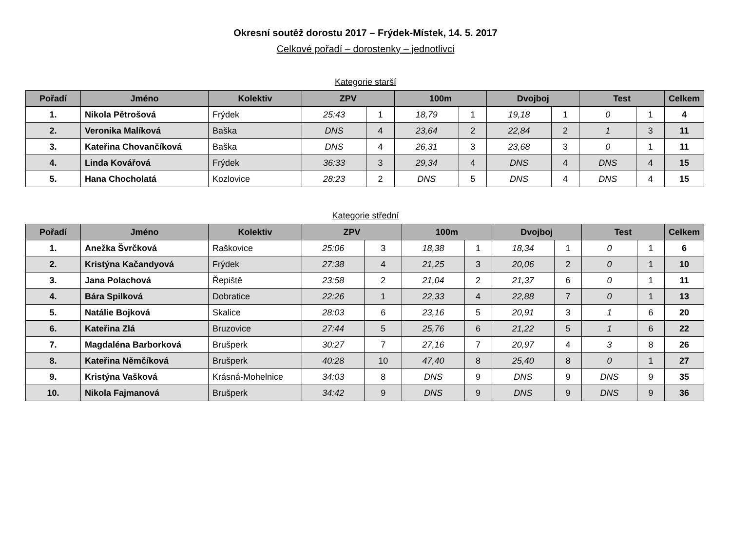Okresní soutěž dorostu 2017 – Frýdek-Místek, 14. 5. 2017
Celkové pořadí – dorostenky – jednotlivci
Kategorie starší
| Pořadí | Jméno | Kolektiv | ZPV | | 100m | | Dvojboj | | Test | | Celkem |
| --- | --- | --- | --- | --- | --- | --- | --- | --- | --- | --- | --- |
| 1. | Nikola Pětrošová | Frýdek | 25:43 | 1 | 18,79 | 1 | 19,18 | 1 | 0 | 1 | 4 |
| 2. | Veronika Malíková | Baška | DNS | 4 | 23,64 | 2 | 22,84 | 2 | 1 | 3 | 11 |
| 3. | Kateřina Chovančíková | Baška | DNS | 4 | 26,31 | 3 | 23,68 | 3 | 0 | 1 | 11 |
| 4. | Linda Kovářová | Frýdek | 36:33 | 3 | 29,34 | 4 | DNS | 4 | DNS | 4 | 15 |
| 5. | Hana Chocholatá | Kozlovice | 28:23 | 2 | DNS | 5 | DNS | 4 | DNS | 4 | 15 |
Kategorie střední
| Pořadí | Jméno | Kolektiv | ZPV | | 100m | | Dvojboj | | Test | | Celkem |
| --- | --- | --- | --- | --- | --- | --- | --- | --- | --- | --- | --- |
| 1. | Anežka Švrčková | Raškovice | 25:06 | 3 | 18,38 | 1 | 18,34 | 1 | 0 | 1 | 6 |
| 2. | Kristýna Kačandyová | Frýdek | 27:38 | 4 | 21,25 | 3 | 20,06 | 2 | 0 | 1 | 10 |
| 3. | Jana Polachová | Řepiště | 23:58 | 2 | 21,04 | 2 | 21,37 | 6 | 0 | 1 | 11 |
| 4. | Bára Spilková | Dobratice | 22:26 | 1 | 22,33 | 4 | 22,88 | 7 | 0 | 1 | 13 |
| 5. | Natálie Bojková | Skalice | 28:03 | 6 | 23,16 | 5 | 20,91 | 3 | 1 | 6 | 20 |
| 6. | Kateřina Zlá | Bruzovice | 27:44 | 5 | 25,76 | 6 | 21,22 | 5 | 1 | 6 | 22 |
| 7. | Magdaléna Barborková | Brušperk | 30:27 | 7 | 27,16 | 7 | 20,97 | 4 | 3 | 8 | 26 |
| 8. | Kateřina Němčíková | Brušperk | 40:28 | 10 | 47,40 | 8 | 25,40 | 8 | 0 | 1 | 27 |
| 9. | Kristýna Vašková | Krásná-Mohelnice | 34:03 | 8 | DNS | 9 | DNS | 9 | DNS | 9 | 35 |
| 10. | Nikola Fajmanová | Brušperk | 34:42 | 9 | DNS | 9 | DNS | 9 | DNS | 9 | 36 |